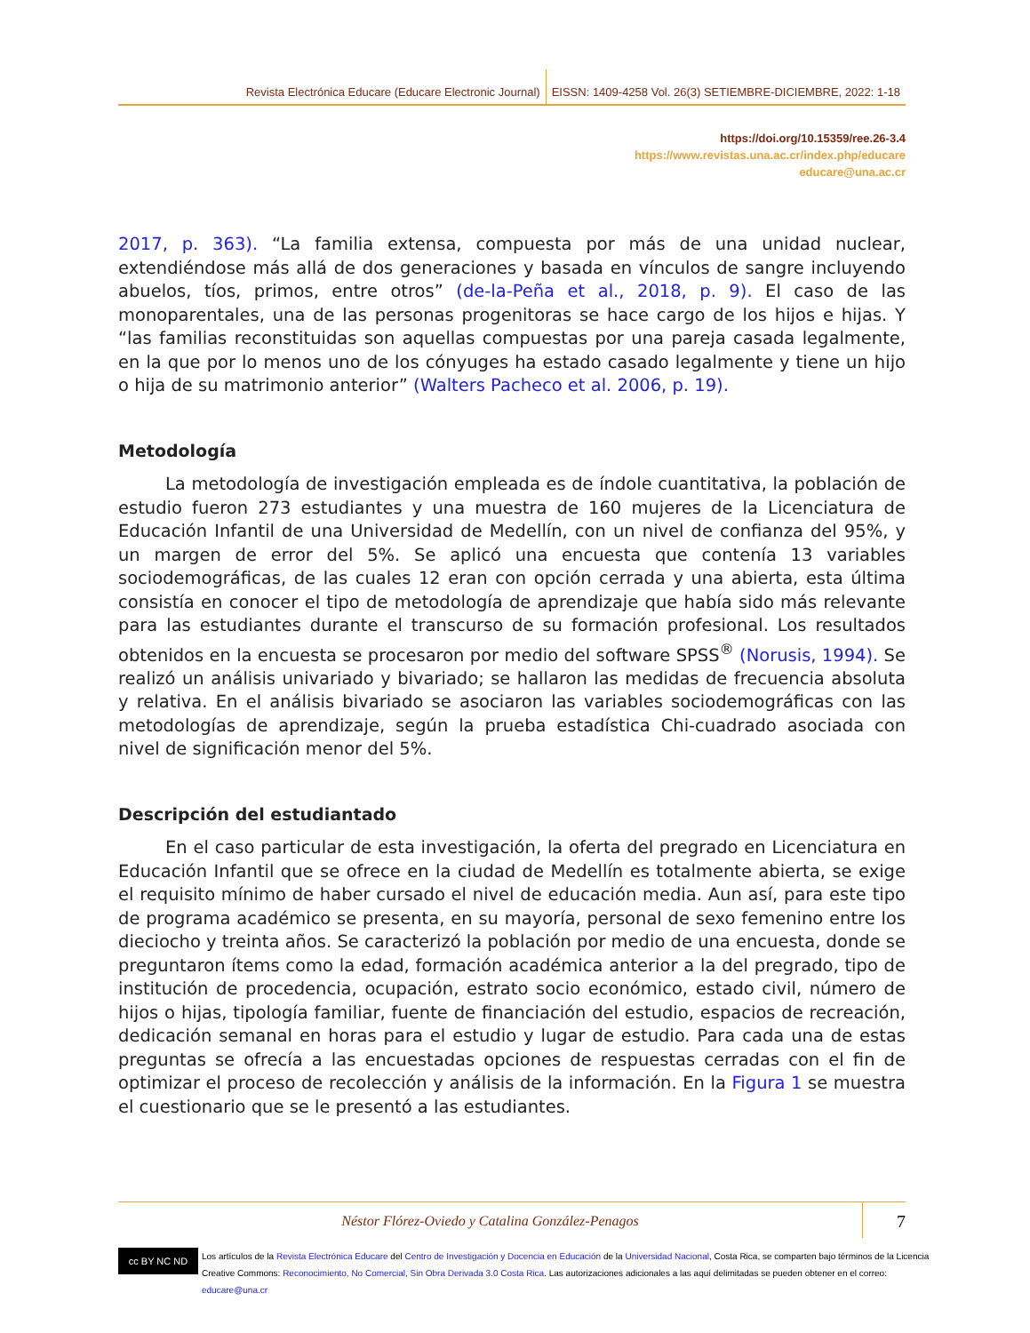Revista Electrónica Educare (Educare Electronic Journal) EISSN: 1409-4258 Vol. 26(3) SETIEMBRE-DICIEMBRE, 2022: 1-18
https://doi.org/10.15359/ree.26-3.4
https://www.revistas.una.ac.cr/index.php/educare
educare@una.ac.cr
2017, p. 363). “La familia extensa, compuesta por más de una unidad nuclear, extendiéndose más allá de dos generaciones y basada en vínculos de sangre incluyendo abuelos, tíos, primos, entre otros” (de-la-Peña et al., 2018, p. 9). El caso de las monoparentales, una de las personas progenitoras se hace cargo de los hijos e hijas. Y “las familias reconstituidas son aquellas compuestas por una pareja casada legalmente, en la que por lo menos uno de los cónyuges ha estado casado legalmente y tiene un hijo o hija de su matrimonio anterior” (Walters Pacheco et al. 2006, p. 19).
Metodología
La metodología de investigación empleada es de índole cuantitativa, la población de estudio fueron 273 estudiantes y una muestra de 160 mujeres de la Licenciatura de Educación Infantil de una Universidad de Medellín, con un nivel de confianza del 95%, y un margen de error del 5%. Se aplicó una encuesta que contenía 13 variables sociodemográficas, de las cuales 12 eran con opción cerrada y una abierta, esta última consistía en conocer el tipo de metodología de aprendizaje que había sido más relevante para las estudiantes durante el transcurso de su formación profesional. Los resultados obtenidos en la encuesta se procesaron por medio del software SPSS<sup>®</sup> (Norusis, 1994). Se realizó un análisis univariado y bivariado; se hallaron las medidas de frecuencia absoluta y relativa. En el análisis bivariado se asociaron las variables sociodemográficas con las metodologías de aprendizaje, según la prueba estadística Chi-cuadrado asociada con nivel de significación menor del 5%.
Descripción del estudiantado
En el caso particular de esta investigación, la oferta del pregrado en Licenciatura en Educación Infantil que se ofrece en la ciudad de Medellín es totalmente abierta, se exige el requisito mínimo de haber cursado el nivel de educación media. Aun así, para este tipo de programa académico se presenta, en su mayoría, personal de sexo femenino entre los dieciocho y treinta años. Se caracterizó la población por medio de una encuesta, donde se preguntaron ítems como la edad, formación académica anterior a la del pregrado, tipo de institución de procedencia, ocupación, estrato socio económico, estado civil, número de hijos o hijas, tipología familiar, fuente de financiación del estudio, espacios de recreación, dedicación semanal en horas para el estudio y lugar de estudio. Para cada una de estas preguntas se ofrecía a las encuestadas opciones de respuestas cerradas con el fin de optimizar el proceso de recolección y análisis de la información. En la Figura 1 se muestra el cuestionario que se le presentó a las estudiantes.
Néstor Flórez-Oviedo y Catalina González-Penagos
7
cc BY NC ND
Los artículos de la Revista Electrónica Educare del Centro de Investigación y Docencia en Educación de la Universidad Nacional, Costa Rica, se comparten bajo términos de la Licencia
Creative Commons: Reconocimiento, No Comercial, Sin Obra Derivada 3.0 Costa Rica. Las autorizaciones adicionales a las aquí delimitadas se pueden obtener en el correo: educare@una.cr